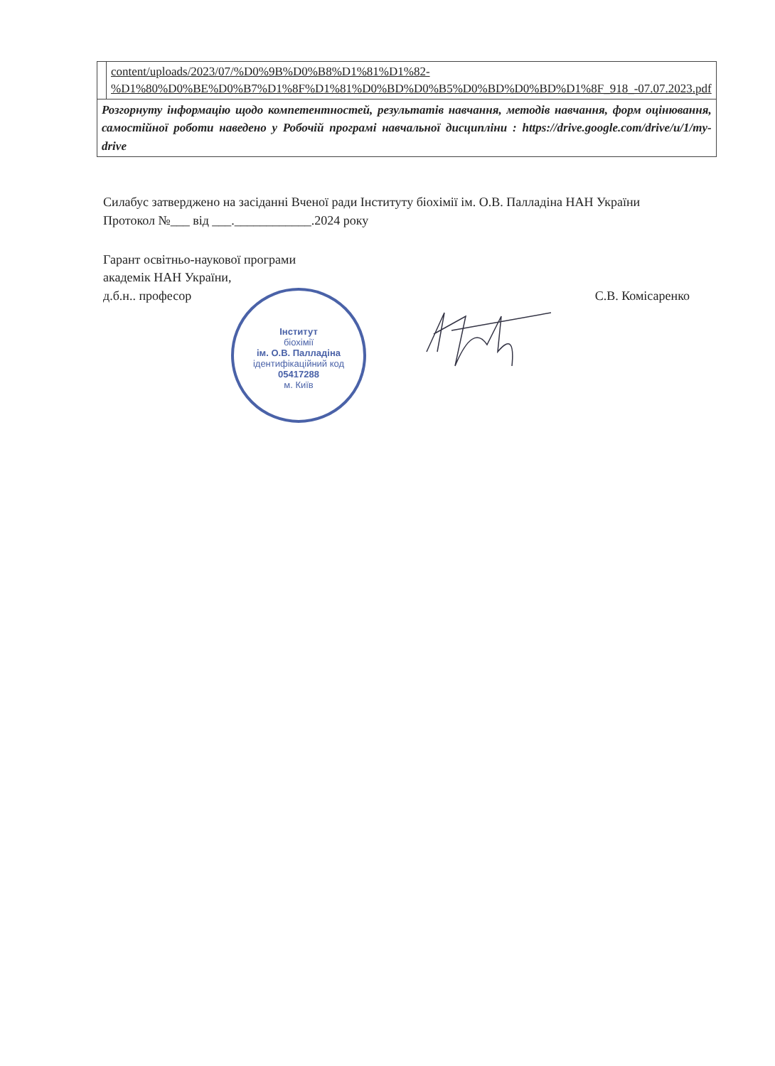| | content/uploads/2023/07/%D0%9B%D0%B8%D1%81%D1%82-%D1%80%D0%BE%D0%B7%D1%8F%D1%81%D0%BD%D0%B5%D0%BD%D0%BD%D1%8F_918_-07.07.2023.pdf |
| Розгорнуту інформацію щодо компетентностей, результатів навчання, методів навчання, форм оцінювання, самостійної роботи наведено у Робочій програмі навчальної дисципліни : https://drive.google.com/drive/u/1/my-drive | |
Силабус затверджено на засіданні Вченої ради Інституту біохімії ім. О.В. Палладіна НАН України
Протокол №___ від ___.____________.2024 року
Гарант освітньо-наукової програми
академік НАН України,
д.б.н.. професор
С.В. Комісаренко
Інститут
біохімії
ім. О.В. Палладіна
ідентифікаційний код
05417288
м. Київ